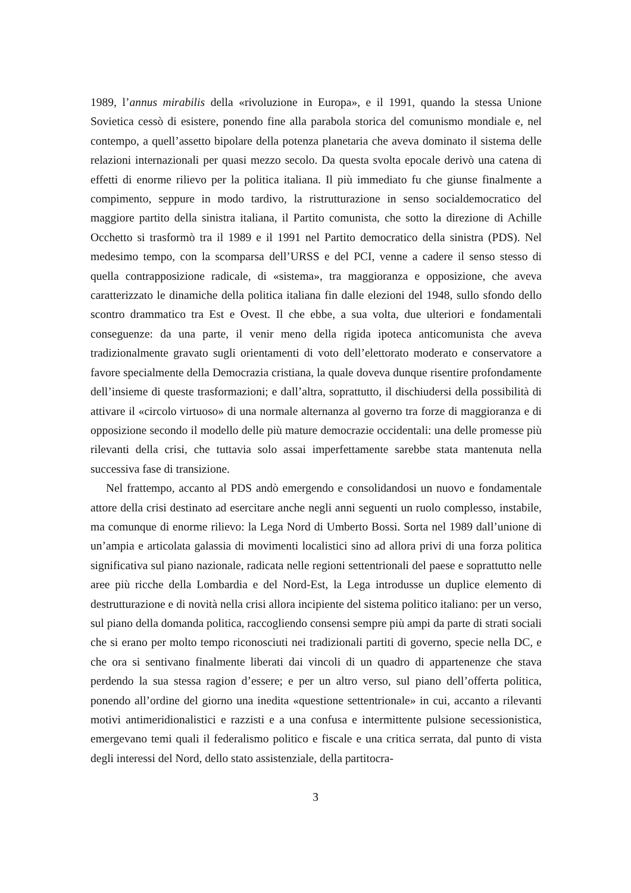1989, l’annus mirabilis della «rivoluzione in Europa», e il 1991, quando la stessa Unione Sovietica cessò di esistere, ponendo fine alla parabola storica del comunismo mondiale e, nel contempo, a quell’assetto bipolare della potenza planetaria che aveva dominato il sistema delle relazioni internazionali per quasi mezzo secolo. Da questa svolta epocale derivò una catena di effetti di enorme rilievo per la politica italiana. Il più immediato fu che giunse finalmente a compimento, seppure in modo tardivo, la ristrutturazione in senso socialdemocratico del maggiore partito della sinistra italiana, il Partito comunista, che sotto la direzione di Achille Occhetto si trasformò tra il 1989 e il 1991 nel Partito democratico della sinistra (PDS). Nel medesimo tempo, con la scomparsa dell’URSS e del PCI, venne a cadere il senso stesso di quella contrapposizione radicale, di «sistema», tra maggioranza e opposizione, che aveva caratterizzato le dinamiche della politica italiana fin dalle elezioni del 1948, sullo sfondo dello scontro drammatico tra Est e Ovest. Il che ebbe, a sua volta, due ulteriori e fondamentali conseguenze: da una parte, il venir meno della rigida ipoteca anticomunista che aveva tradizionalmente gravato sugli orientamenti di voto dell’elettorato moderato e conservatore a favore specialmente della Democrazia cristiana, la quale doveva dunque risentire profondamente dell’insieme di queste trasformazioni; e dall’altra, soprattutto, il dischiudersi della possibilità di attivare il «circolo virtuoso» di una normale alternanza al governo tra forze di maggioranza e di opposizione secondo il modello delle più mature democrazie occidentali: una delle promesse più rilevanti della crisi, che tuttavia solo assai imperfettamente sarebbe stata mantenuta nella successiva fase di transizione.
Nel frattempo, accanto al PDS andò emergendo e consolidandosi un nuovo e fondamentale attore della crisi destinato ad esercitare anche negli anni seguenti un ruolo complesso, instabile, ma comunque di enorme rilievo: la Lega Nord di Umberto Bossi. Sorta nel 1989 dall’unione di un’ampia e articolata galassia di movimenti localistici sino ad allora privi di una forza politica significativa sul piano nazionale, radicata nelle regioni settentrionali del paese e soprattutto nelle aree più ricche della Lombardia e del Nord-Est, la Lega introdusse un duplice elemento di destrutturazione e di novità nella crisi allora incipiente del sistema politico italiano: per un verso, sul piano della domanda politica, raccogliendo consensi sempre più ampi da parte di strati sociali che si erano per molto tempo riconosciuti nei tradizionali partiti di governo, specie nella DC, e che ora si sentivano finalmente liberati dai vincoli di un quadro di appartenenze che stava perdendo la sua stessa ragion d’essere; e per un altro verso, sul piano dell’offerta politica, ponendo all’ordine del giorno una inedita «questione settentrionale» in cui, accanto a rilevanti motivi antimeridionalistici e razzisti e a una confusa e intermittente pulsione secessionistica, emergevano temi quali il federalismo politico e fiscale e una critica serrata, dal punto di vista degli interessi del Nord, dello stato assistenziale, della partitocra-
3